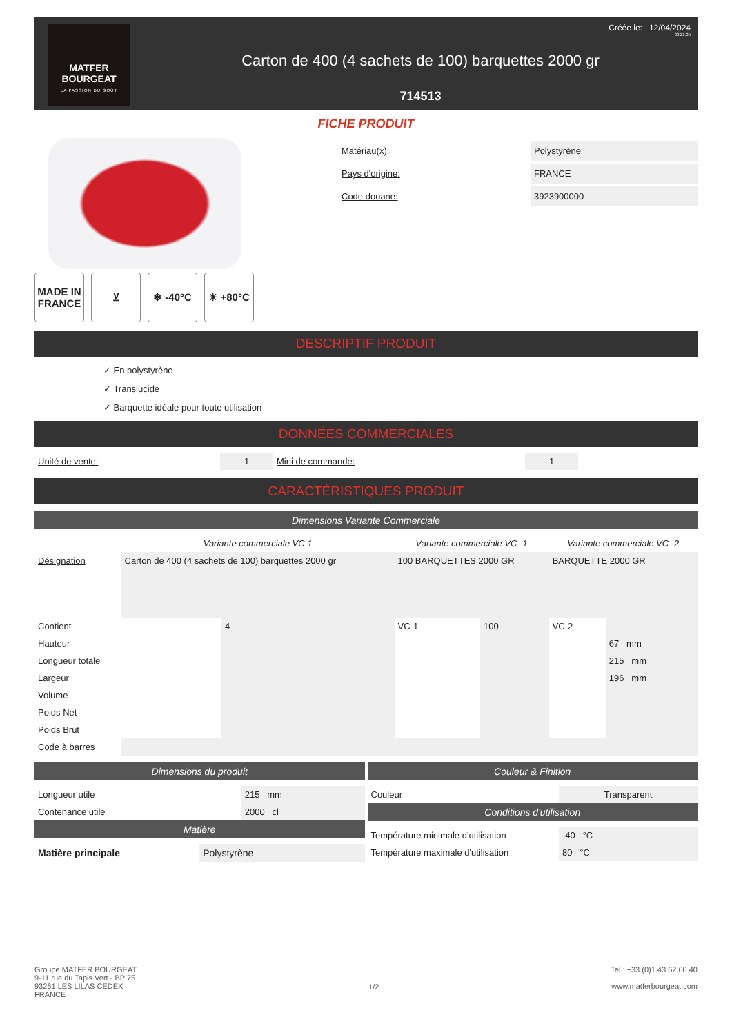MATFER
BOURGEAT
LA PASSION DU GOÛT
Carton de 400 (4 sachets de 100) barquettes 2000 gr
714513
Créée le: 12/04/2024
00:21:05
FICHE PRODUIT
MADE IN FRANCE
⊻ ❄ -40°C ☀ +80°C
| Matériau(x): | Polystyrène |
| Pays d'origine: | FRANCE |
| Code douane: | 3923900000 |
DESCRIPTIF PRODUIT
✓ En polystyrène
✓ Translucide
✓ Barquette idéale pour toute utilisation
DONNÉES COMMERCIALES
| Unité de vente: | 1 | Mini de commande: | 1 | |
CARACTÉRISTIQUES PRODUIT
Dimensions Variante Commerciale
| | Variante commerciale VC 1 | | Variante commerciale VC -1 | | Variante commerciale VC -2 | |
| --- | --- | --- | --- | --- | --- | --- |
| Désignation | Carton de 400 (4 sachets de 100) barquettes 2000 gr | | 100 BARQUETTES 2000 GR | | BARQUETTE 2000 GR | |
| Contient | | 4 | VC-1 | 100 | VC-2 | |
| Hauteur | | | | | | 67 mm |
| Longueur totale | | | | | | 215 mm |
| Largeur | | | | | | 196 mm |
| Volume | | | | | | |
| Poids Net | | | | | | |
| Poids Brut | | | | | | |
| Code à barres | | | | | | |
Dimensions du produit
| Longueur utile | 215 mm |
| Contenance utile | 2000 cl |
Matière
| Matière principale | Polystyrène |
Couleur & Finition
| Couleur | Transparent |
Conditions d'utilisation
| Température minimale d'utilisation | -40 °C |
| Température maximale d'utilisation | 80 °C |
Groupe MATFER BOURGEAT
9-11 rue du Tapis Vert - BP 75
93261 LES LILAS CEDEX
FRANCE
1/2
Tel : +33 (0)1 43 62 60 40
www.matferbourgeat.com